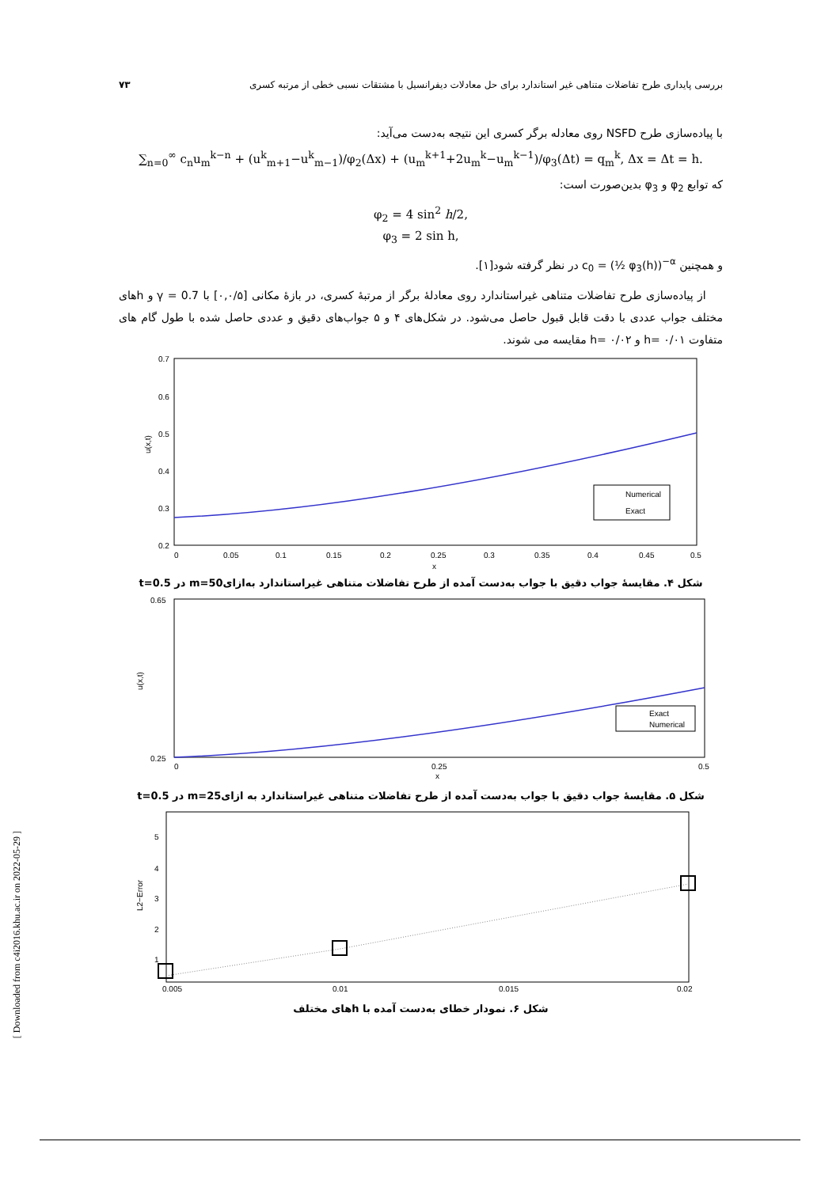۷۳ بررسی پایداری طرح تفاضلات متناهی غیر استاندارد برای حل معادلات دیفرانسیل با مشتقات نسبی خطی از مرتبه کسری
با پیاده‌سازی طرح NSFD روی معادله برگر کسری این نتیجه به‌دست می‌آید:
∑<sub>n=0</sub><sup>∞</sup> c<sub>n</sub>u<sub>m</sub><sup>k−n</sup> + (u<sup>k</sup><sub>m+1</sub>−u<sup>k</sup><sub>m−1</sub>)/φ<sub>2</sub>(Δx) + (u<sub>m</sub><sup>k+1</sup>+2u<sub>m</sub><sup>k</sup>−u<sub>m</sub><sup>k−1</sup>)/φ<sub>3</sub>(Δt) = q<sub>m</sub><sup>k</sup>, Δx = Δt = h.
که توابع φ<sub>2</sub> و φ<sub>3</sub> بدین‌صورت است:
φ<sub>2</sub> = 4 sin<sup>2</sup> h/2,
φ<sub>3</sub> = 2 sin h,
و همچنین c<sub>0</sub> = (½ φ<sub>3</sub>(h))<sup>−α</sup> در نظر گرفته شود[۱].
از پیاده‌سازی طرح تفاضلات متناهی غیراستاندارد روی معادلهٔ برگر از مرتبهٔ کسری، در بازهٔ مکانی [۰,۰/۵] با γ = 0.7 و hهای مختلف جواب عددی با دقت قابل قبول حاصل می‌شود. در شکل‌های ۴ و ۵ جواب‌های دقیق و عددی حاصل شده با طول گام های متفاوت h= ۰/۰۱ و h= ۰/۰۲ مقایسه می شوند.
0.7
0.6
0.5
0.4
0.3
0.2
0
0.05
0.1
0.15
0.2
0.25
0.3
0.35
0.4
0.45
0.5
x
u(x,t)
Numerical
Exact
شکل ۴. مقایسهٔ جواب دقیق با جواب به‌دست آمده از طرح تفاضلات متناهی غیراستاندارد به‌ازای50=m در t=0.5
0.65
0.25
0
0.25
0.5
x
u(x,t)
Exact
Numerical
شکل ۵. مقایسهٔ جواب دقیق با جواب به‌دست آمده از طرح تفاضلات متناهی غیراستاندارد به ازای25=m در t=0.5
5
4
3
2
1
0.005
0.01
0.015
0.02
L2−Error
شکل ۶. نمودار خطای به‌دست آمده با hهای مختلف
[ Downloaded from c4i2016.khu.ac.ir on 2022-05-29 ]